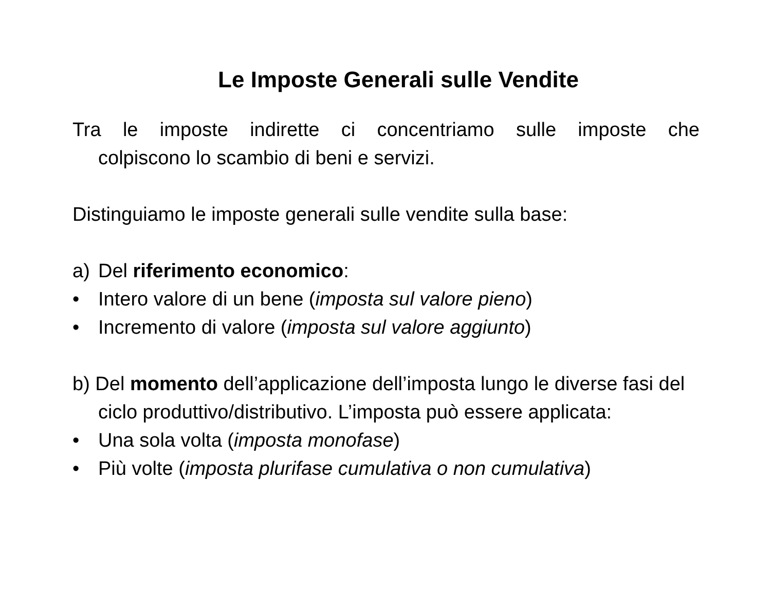Le Imposte Generali sulle Vendite
Tra le imposte indirette ci concentriamo sulle imposte che colpiscono lo scambio di beni e servizi.
Distinguiamo le imposte generali sulle vendite sulla base:
a) Del riferimento economico:
• Intero valore di un bene (imposta sul valore pieno)
• Incremento di valore (imposta sul valore aggiunto)
b) Del momento dell’applicazione dell’imposta lungo le diverse fasi del ciclo produttivo/distributivo. L’imposta può essere applicata:
• Una sola volta (imposta monofase)
• Più volte (imposta plurifase cumulativa o non cumulativa)